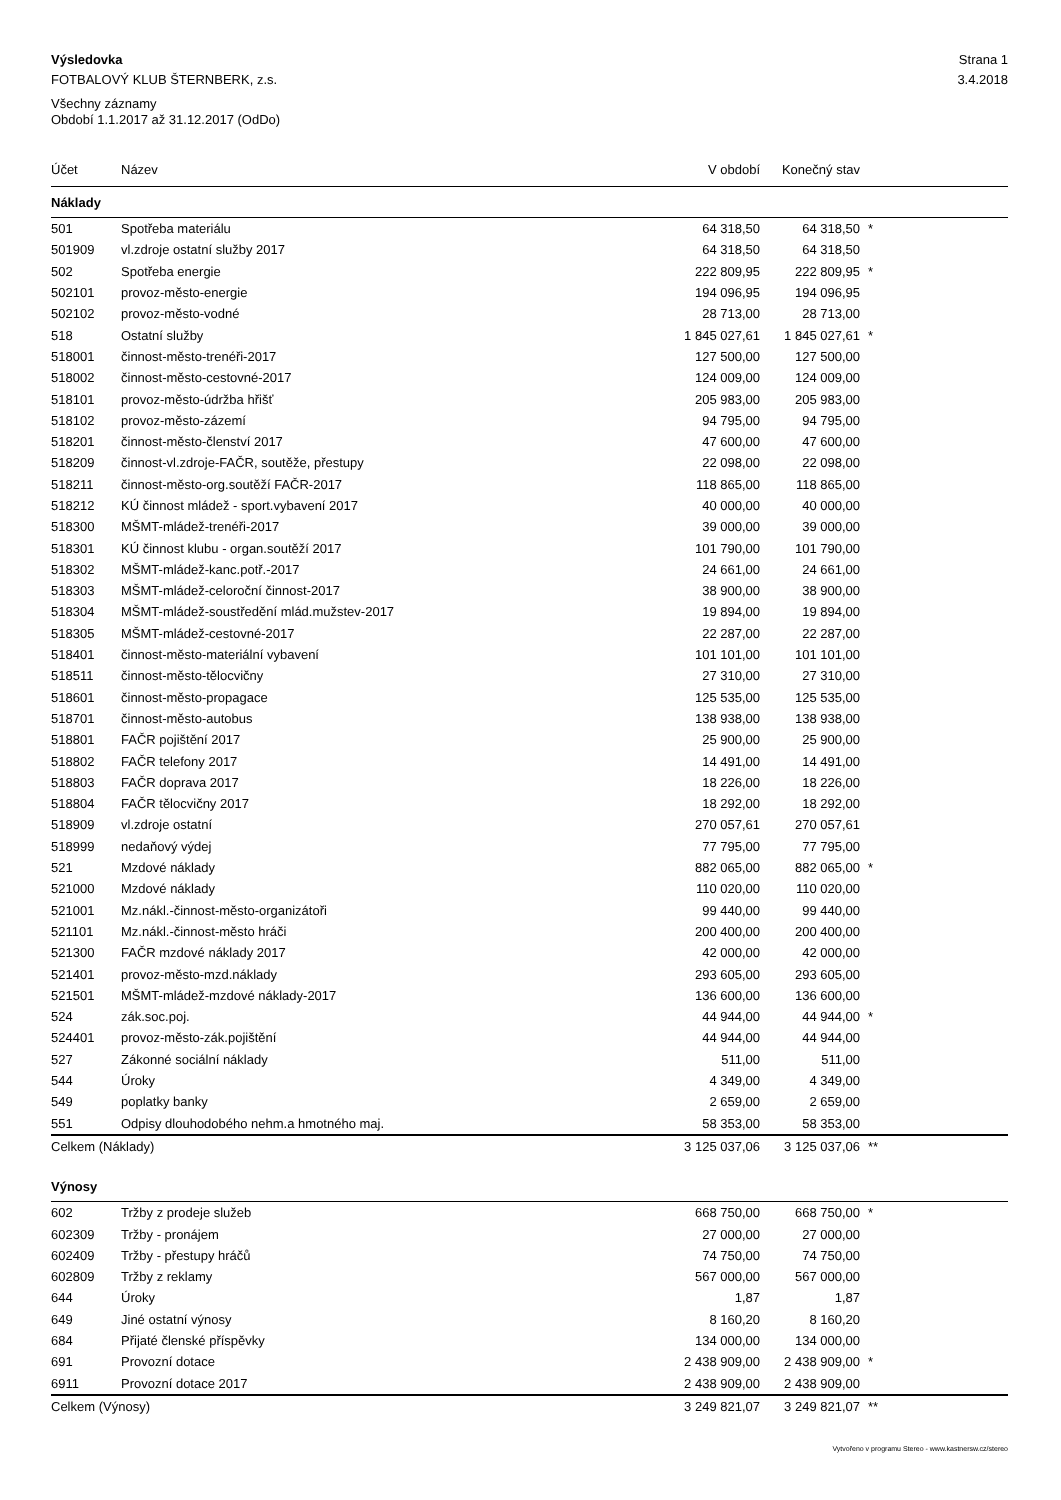Výsledovka Strana 1
FOTBALOVÝ KLUB ŠTERNBERK, z.s. 3.4.2018
Všechny záznamy
Období 1.1.2017 až 31.12.2017 (OdDo)
| Účet | Název | V období | Konečný stav | |
| --- | --- | --- | --- | --- |
| Náklady | | | | |
| 501 | Spotřeba materiálu | 64 318,50 | 64 318,50 | * |
| 501909 | vl.zdroje ostatní služby 2017 | 64 318,50 | 64 318,50 | |
| 502 | Spotřeba energie | 222 809,95 | 222 809,95 | * |
| 502101 | provoz-město-energie | 194 096,95 | 194 096,95 | |
| 502102 | provoz-město-vodné | 28 713,00 | 28 713,00 | |
| 518 | Ostatní služby | 1 845 027,61 | 1 845 027,61 | * |
| 518001 | činnost-město-trenéři-2017 | 127 500,00 | 127 500,00 | |
| 518002 | činnost-město-cestovné-2017 | 124 009,00 | 124 009,00 | |
| 518101 | provoz-město-údržba hřišť | 205 983,00 | 205 983,00 | |
| 518102 | provoz-město-zázemí | 94 795,00 | 94 795,00 | |
| 518201 | činnost-město-členství 2017 | 47 600,00 | 47 600,00 | |
| 518209 | činnost-vl.zdroje-FAČR, soutěže, přestupy | 22 098,00 | 22 098,00 | |
| 518211 | činnost-město-org.soutěží FAČR-2017 | 118 865,00 | 118 865,00 | |
| 518212 | KÚ činnost mládež - sport.vybavení 2017 | 40 000,00 | 40 000,00 | |
| 518300 | MŠMT-mládež-trenéři-2017 | 39 000,00 | 39 000,00 | |
| 518301 | KÚ činnost klubu - organ.soutěží 2017 | 101 790,00 | 101 790,00 | |
| 518302 | MŠMT-mládež-kanc.potř.-2017 | 24 661,00 | 24 661,00 | |
| 518303 | MŠMT-mládež-celoroční činnost-2017 | 38 900,00 | 38 900,00 | |
| 518304 | MŠMT-mládež-soustředění mlád.mužstev-2017 | 19 894,00 | 19 894,00 | |
| 518305 | MŠMT-mládež-cestovné-2017 | 22 287,00 | 22 287,00 | |
| 518401 | činnost-město-materiální vybavení | 101 101,00 | 101 101,00 | |
| 518511 | činnost-město-tělocvičny | 27 310,00 | 27 310,00 | |
| 518601 | činnost-město-propagace | 125 535,00 | 125 535,00 | |
| 518701 | činnost-město-autobus | 138 938,00 | 138 938,00 | |
| 518801 | FAČR pojištění 2017 | 25 900,00 | 25 900,00 | |
| 518802 | FAČR telefony 2017 | 14 491,00 | 14 491,00 | |
| 518803 | FAČR doprava 2017 | 18 226,00 | 18 226,00 | |
| 518804 | FAČR tělocvičny 2017 | 18 292,00 | 18 292,00 | |
| 518909 | vl.zdroje ostatní | 270 057,61 | 270 057,61 | |
| 518999 | nedaňový výdej | 77 795,00 | 77 795,00 | |
| 521 | Mzdové náklady | 882 065,00 | 882 065,00 | * |
| 521000 | Mzdové náklady | 110 020,00 | 110 020,00 | |
| 521001 | Mz.nákl.-činnost-město-organizátoři | 99 440,00 | 99 440,00 | |
| 521101 | Mz.nákl.-činnost-město hráči | 200 400,00 | 200 400,00 | |
| 521300 | FAČR mzdové náklady 2017 | 42 000,00 | 42 000,00 | |
| 521401 | provoz-město-mzd.náklady | 293 605,00 | 293 605,00 | |
| 521501 | MŠMT-mládež-mzdové náklady-2017 | 136 600,00 | 136 600,00 | |
| 524 | zák.soc.poj. | 44 944,00 | 44 944,00 | * |
| 524401 | provoz-město-zák.pojištění | 44 944,00 | 44 944,00 | |
| 527 | Zákonné sociální náklady | 511,00 | 511,00 | |
| 544 | Úroky | 4 349,00 | 4 349,00 | |
| 549 | poplatky banky | 2 659,00 | 2 659,00 | |
| 551 | Odpisy dlouhodobého nehm.a hmotného maj. | 58 353,00 | 58 353,00 | |
| Celkem (Náklady) | | 3 125 037,06 | 3 125 037,06 | ** |
| Výnosy | | | | |
| 602 | Tržby z prodeje služeb | 668 750,00 | 668 750,00 | * |
| 602309 | Tržby - pronájem | 27 000,00 | 27 000,00 | |
| 602409 | Tržby - přestupy hráčů | 74 750,00 | 74 750,00 | |
| 602809 | Tržby z reklamy | 567 000,00 | 567 000,00 | |
| 644 | Úroky | 1,87 | 1,87 | |
| 649 | Jiné ostatní výnosy | 8 160,20 | 8 160,20 | |
| 684 | Přijaté členské příspěvky | 134 000,00 | 134 000,00 | |
| 691 | Provozní dotace | 2 438 909,00 | 2 438 909,00 | * |
| 6911 | Provozní dotace 2017 | 2 438 909,00 | 2 438 909,00 | |
| Celkem (Výnosy) | | 3 249 821,07 | 3 249 821,07 | ** |
Vytvořeno v programu Stereo - www.kastnersw.cz/stereo